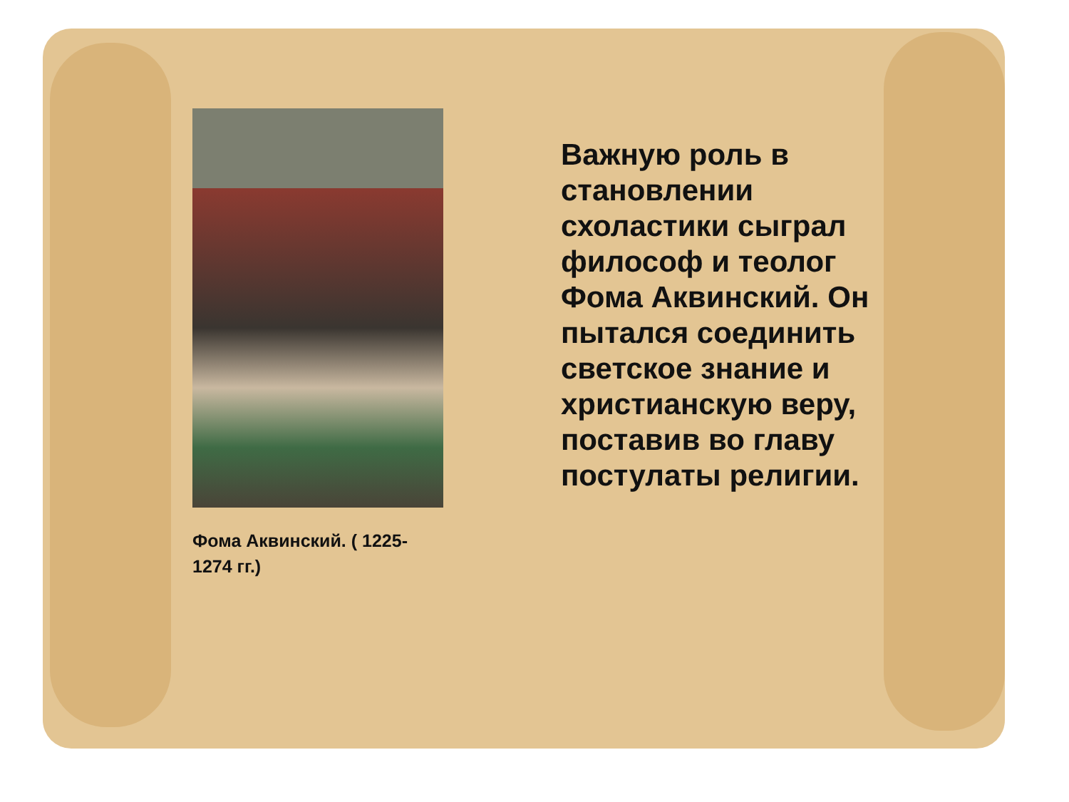Фома Аквинский. ( 1225-1274 гг.)
Важную роль в становлении схоластики сыграл философ и теолог Фома Аквинский. Он пытался соединить светское знание и христианскую веру, поставив во главу постулаты религии.